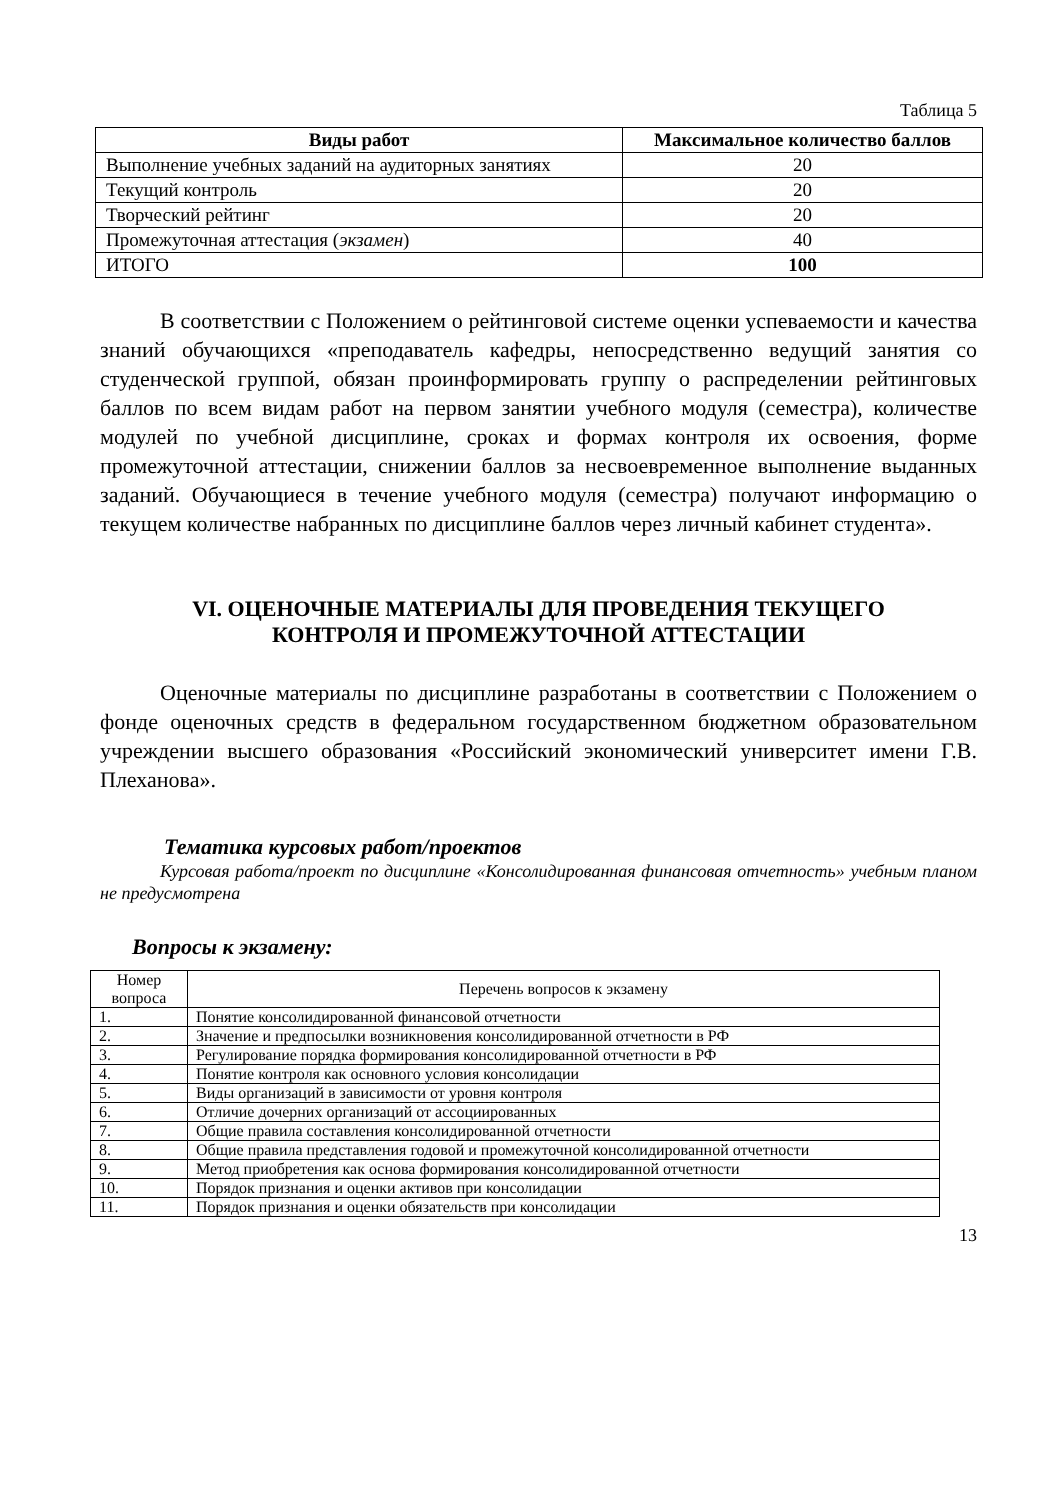Таблица 5
| Виды работ | Максимальное количество баллов |
| --- | --- |
| Выполнение учебных заданий на аудиторных занятиях | 20 |
| Текущий контроль | 20 |
| Творческий рейтинг | 20 |
| Промежуточная аттестация ( экзамен ) | 40 |
| ИТОГО | 100 |
В соответствии с Положением о рейтинговой системе оценки успеваемости и качества знаний обучающихся «преподаватель кафедры, непосредственно ведущий занятия со студенческой группой, обязан проинформировать группу о распределении рейтинговых баллов по всем видам работ на первом занятии учебного модуля (семестра), количестве модулей по учебной дисциплине, сроках и формах контроля их освоения, форме промежуточной аттестации, снижении баллов за несвоевременное выполнение выданных заданий. Обучающиеся в течение учебного модуля (семестра) получают информацию о текущем количестве набранных по дисциплине баллов через личный кабинет студента».
VI. ОЦЕНОЧНЫЕ МАТЕРИАЛЫ ДЛЯ ПРОВЕДЕНИЯ ТЕКУЩЕГО
КОНТРОЛЯ И ПРОМЕЖУТОЧНОЙ АТТЕСТАЦИИ
Оценочные материалы по дисциплине разработаны в соответствии с Положением о фонде оценочных средств в федеральном государственном бюджетном образовательном учреждении высшего образования «Российский экономический университет имени Г.В. Плеханова».
Тематика курсовых работ/проектов
Курсовая работа/проект по дисциплине «Консолидированная финансовая отчетность» учебным планом не предусмотрена
Вопросы к экзамену:
| Номер вопроса | Перечень вопросов к экзамену |
| 1. | Понятие консолидированной финансовой отчетности |
| 2. | Значение и предпосылки возникновения консолидированной отчетности в РФ |
| 3. | Регулирование порядка формирования консолидированной отчетности в РФ |
| 4. | Понятие контроля как основного условия консолидации |
| 5. | Виды организаций в зависимости от уровня контроля |
| 6. | Отличие дочерних организаций от ассоциированных |
| 7. | Общие правила составления консолидированной отчетности |
| 8. | Общие правила представления годовой и промежуточной консолидированной отчетности |
| 9. | Метод приобретения как основа формирования консолидированной отчетности |
| 10. | Порядок признания и оценки активов при консолидации |
| 11. | Порядок признания и оценки обязательств при консолидации |
13